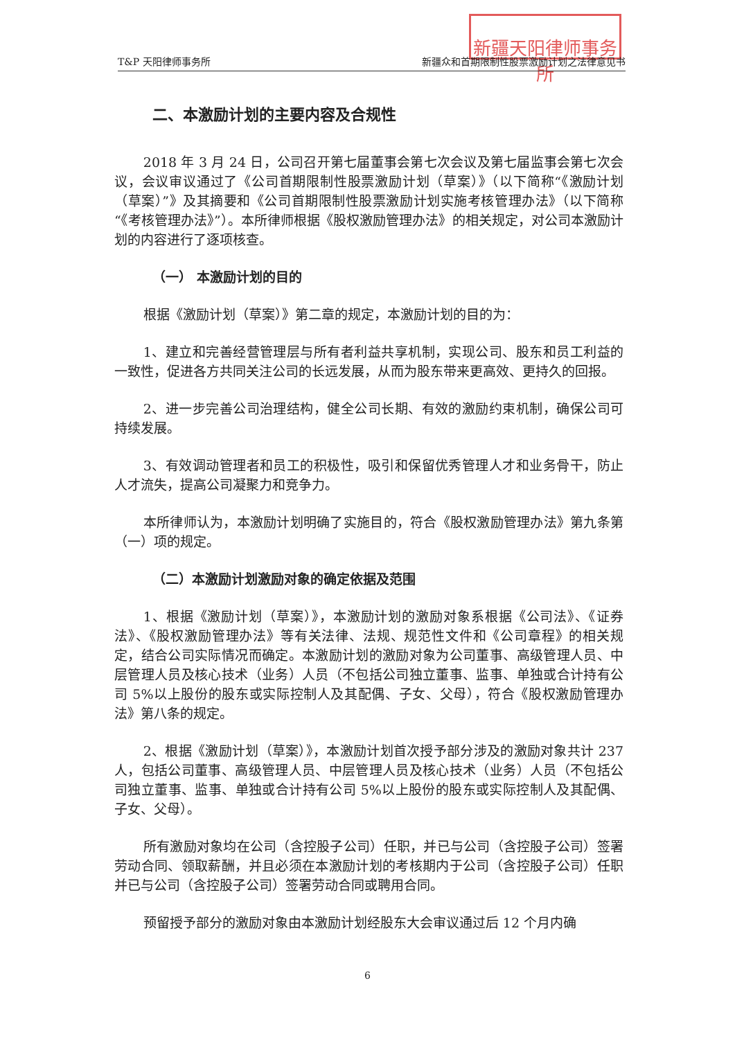新疆天阳律师事务所
T&P 天阳律师事务所 新疆众和首期限制性股票激励计划之法律意见书
二、本激励计划的主要内容及合规性
2018 年 3 月 24 日，公司召开第七届董事会第七次会议及第七届监事会第七次会议，会议审议通过了《公司首期限制性股票激励计划（草案）》（以下简称“《激励计划（草案）”》及其摘要和《公司首期限制性股票激励计划实施考核管理办法》（以下简称“《考核管理办法》”）。本所律师根据《股权激励管理办法》的相关规定，对公司本激励计划的内容进行了逐项核查。
（一） 本激励计划的目的
根据《激励计划（草案）》第二章的规定，本激励计划的目的为：
1、建立和完善经营管理层与所有者利益共享机制，实现公司、股东和员工利益的一致性，促进各方共同关注公司的长远发展，从而为股东带来更高效、更持久的回报。
2、进一步完善公司治理结构，健全公司长期、有效的激励约束机制，确保公司可持续发展。
3、有效调动管理者和员工的积极性，吸引和保留优秀管理人才和业务骨干，防止人才流失，提高公司凝聚力和竞争力。
本所律师认为，本激励计划明确了实施目的，符合《股权激励管理办法》第九条第（一）项的规定。
（二）本激励计划激励对象的确定依据及范围
1、根据《激励计划（草案）》，本激励计划的激励对象系根据《公司法》、《证券法》、《股权激励管理办法》等有关法律、法规、规范性文件和《公司章程》的相关规定，结合公司实际情况而确定。本激励计划的激励对象为公司董事、高级管理人员、中层管理人员及核心技术（业务）人员（不包括公司独立董事、监事、单独或合计持有公司 5%以上股份的股东或实际控制人及其配偶、子女、父母），符合《股权激励管理办法》第八条的规定。
2、根据《激励计划（草案）》，本激励计划首次授予部分涉及的激励对象共计 237 人，包括公司董事、高级管理人员、中层管理人员及核心技术（业务）人员（不包括公司独立董事、监事、单独或合计持有公司 5%以上股份的股东或实际控制人及其配偶、子女、父母）。
所有激励对象均在公司（含控股子公司）任职，并已与公司（含控股子公司）签署劳动合同、领取薪酬，并且必须在本激励计划的考核期内于公司（含控股子公司）任职并已与公司（含控股子公司）签署劳动合同或聘用合同。
预留授予部分的激励对象由本激励计划经股东大会审议通过后 12 个月内确
6